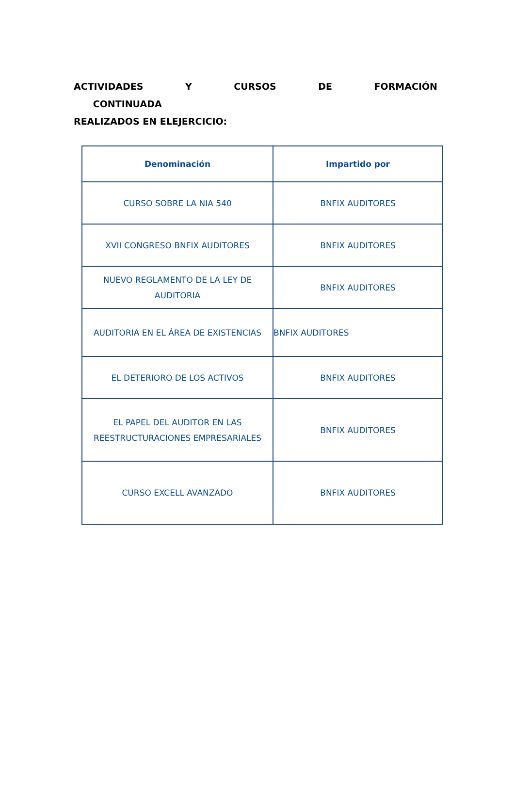ACTIVIDADES Y CURSOS DE FORMACIÓN CONTINUADA
REALIZADOS EN ELEJERCICIO:
| Denominación | Impartido por |
| --- | --- |
| CURSO SOBRE LA NIA 540 | BNFIX AUDITORES |
| XVII CONGRESO BNFIX AUDITORES | BNFIX AUDITORES |
| NUEVO REGLAMENTO DE LA LEY DE AUDITORIA | BNFIX AUDITORES |
| AUDITORIA EN EL ÁREA DE EXISTENCIAS | BNFIX AUDITORES |
| EL DETERIORO DE LOS ACTIVOS | BNFIX AUDITORES |
| EL PAPEL DEL AUDITOR EN LAS REESTRUCTURACIONES EMPRESARIALES | BNFIX AUDITORES |
| CURSO EXCELL AVANZADO | BNFIX AUDITORES |